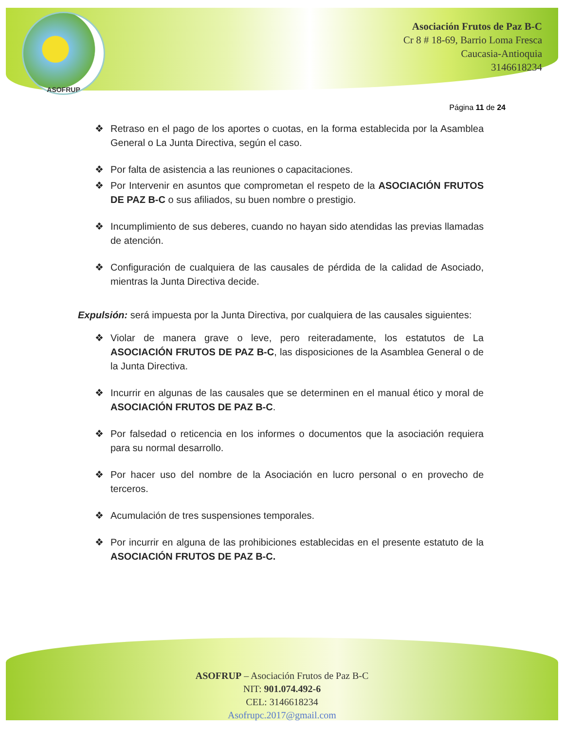ASOFRUP
Asociación Frutos de Paz B-C
Cr 8 # 18-69, Barrio Loma Fresca
Caucasia-Antioquia
3146618234
Página 11 de 24
❖ Retraso en el pago de los aportes o cuotas, en la forma establecida por la Asamblea General o La Junta Directiva, según el caso.
❖ Por falta de asistencia a las reuniones o capacitaciones.
❖ Por Intervenir en asuntos que comprometan el respeto de la ASOCIACIÓN FRUTOS DE PAZ B-C o sus afiliados, su buen nombre o prestigio.
❖ Incumplimiento de sus deberes, cuando no hayan sido atendidas las previas llamadas de atención.
❖ Configuración de cualquiera de las causales de pérdida de la calidad de Asociado, mientras la Junta Directiva decide.
Expulsión: será impuesta por la Junta Directiva, por cualquiera de las causales siguientes:
❖ Violar de manera grave o leve, pero reiteradamente, los estatutos de La ASOCIACIÓN FRUTOS DE PAZ B-C, las disposiciones de la Asamblea General o de la Junta Directiva.
❖ Incurrir en algunas de las causales que se determinen en el manual ético y moral de ASOCIACIÓN FRUTOS DE PAZ B-C.
❖ Por falsedad o reticencia en los informes o documentos que la asociación requiera para su normal desarrollo.
❖ Por hacer uso del nombre de la Asociación en lucro personal o en provecho de terceros.
❖ Acumulación de tres suspensiones temporales.
❖ Por incurrir en alguna de las prohibiciones establecidas en el presente estatuto de la ASOCIACIÓN FRUTOS DE PAZ B-C.
ASOFRUP – Asociación Frutos de Paz B-C
NIT: 901.074.492-6
CEL: 3146618234
Asofrupc.2017@gmail.com